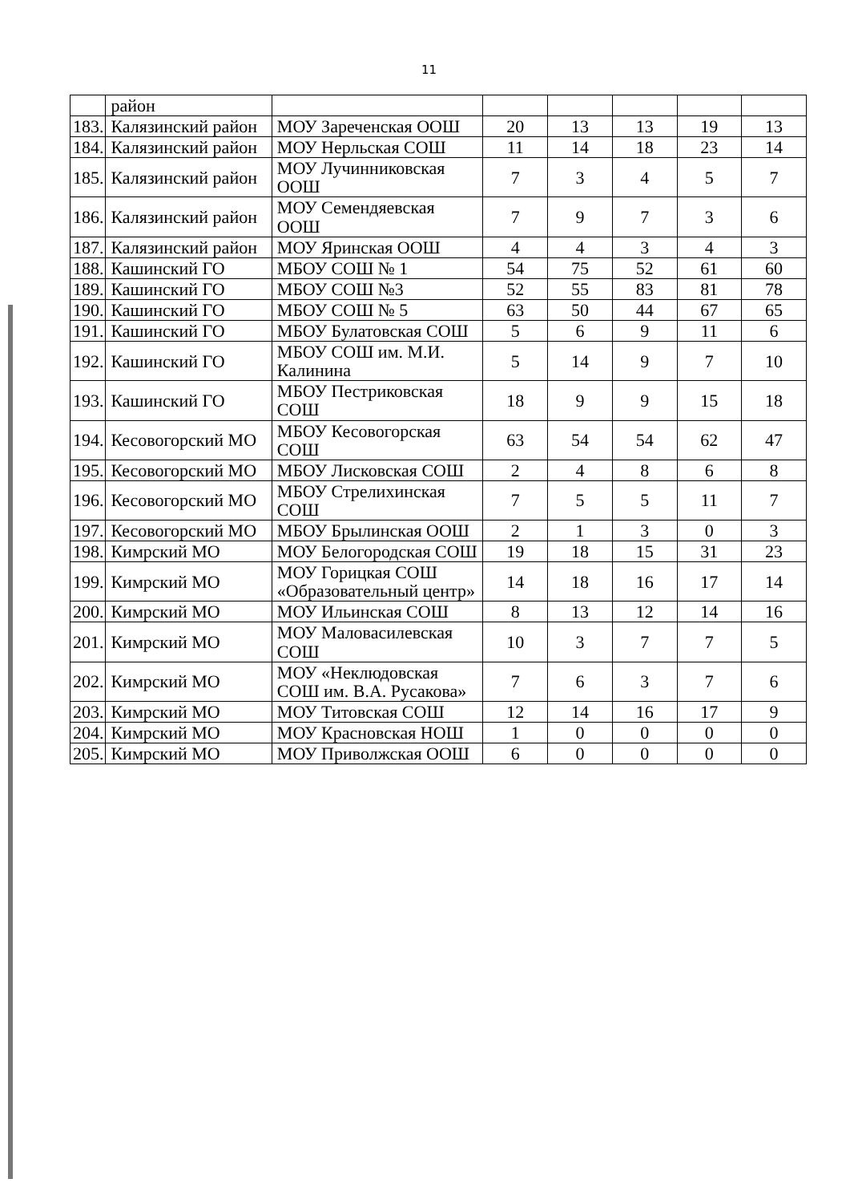11
| | район | | | | | | |
| 183. | Калязинский район | МОУ Зареченская ООШ | 20 | 13 | 13 | 19 | 13 |
| 184. | Калязинский район | МОУ Нерльская СОШ | 11 | 14 | 18 | 23 | 14 |
| 185. | Калязинский район | МОУ Лучинниковская ООШ | 7 | 3 | 4 | 5 | 7 |
| 186. | Калязинский район | МОУ Семендяевская ООШ | 7 | 9 | 7 | 3 | 6 |
| 187. | Калязинский район | МОУ Яринская ООШ | 4 | 4 | 3 | 4 | 3 |
| 188. | Кашинский ГО | МБОУ СОШ № 1 | 54 | 75 | 52 | 61 | 60 |
| 189. | Кашинский ГО | МБОУ СОШ №3 | 52 | 55 | 83 | 81 | 78 |
| 190. | Кашинский ГО | МБОУ СОШ № 5 | 63 | 50 | 44 | 67 | 65 |
| 191. | Кашинский ГО | МБОУ Булатовская СОШ | 5 | 6 | 9 | 11 | 6 |
| 192. | Кашинский ГО | МБОУ СОШ им. М.И. Калинина | 5 | 14 | 9 | 7 | 10 |
| 193. | Кашинский ГО | МБОУ Пестриковская СОШ | 18 | 9 | 9 | 15 | 18 |
| 194. | Кесовогорский МО | МБОУ Кесовогорская СОШ | 63 | 54 | 54 | 62 | 47 |
| 195. | Кесовогорский МО | МБОУ Лисковская СОШ | 2 | 4 | 8 | 6 | 8 |
| 196. | Кесовогорский МО | МБОУ Стрелихинская СОШ | 7 | 5 | 5 | 11 | 7 |
| 197. | Кесовогорский МО | МБОУ Брылинская ООШ | 2 | 1 | 3 | 0 | 3 |
| 198. | Кимрский МО | МОУ Белогородская СОШ | 19 | 18 | 15 | 31 | 23 |
| 199. | Кимрский МО | МОУ Горицкая СОШ «Образовательный центр» | 14 | 18 | 16 | 17 | 14 |
| 200. | Кимрский МО | МОУ Ильинская СОШ | 8 | 13 | 12 | 14 | 16 |
| 201. | Кимрский МО | МОУ Маловасилевская СОШ | 10 | 3 | 7 | 7 | 5 |
| 202. | Кимрский МО | МОУ «Неклюдовская СОШ им. В.А. Русакова» | 7 | 6 | 3 | 7 | 6 |
| 203. | Кимрский МО | МОУ Титовская СОШ | 12 | 14 | 16 | 17 | 9 |
| 204. | Кимрский МО | МОУ Красновская НОШ | 1 | 0 | 0 | 0 | 0 |
| 205. | Кимрский МО | МОУ Приволжская ООШ | 6 | 0 | 0 | 0 | 0 |